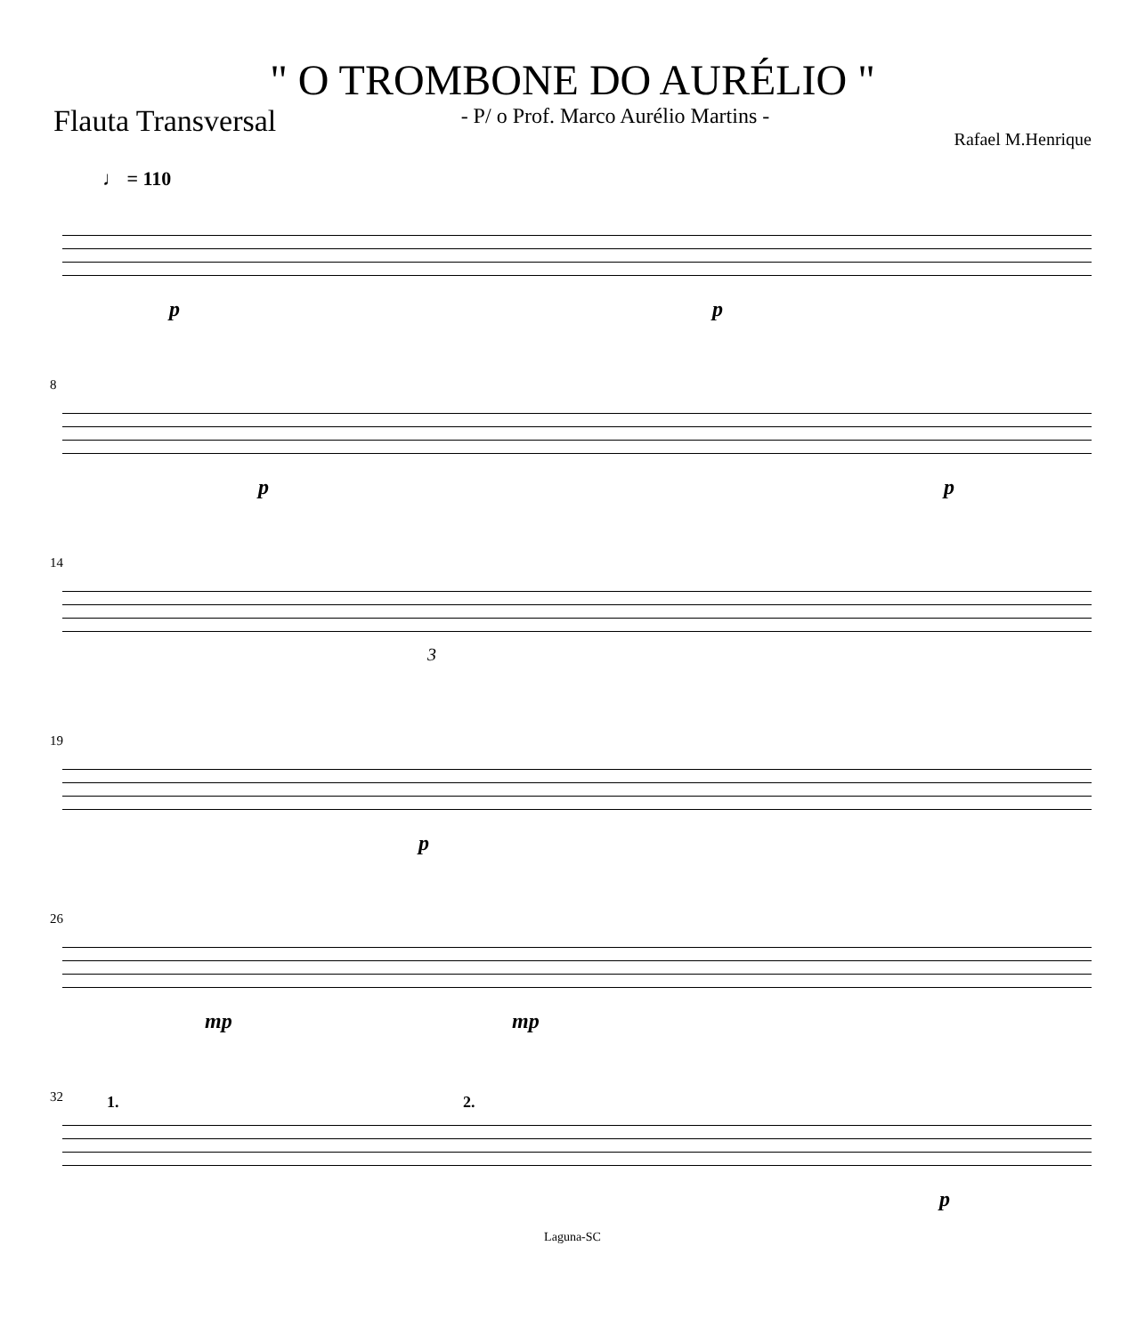" O TROMBONE DO AURÉLIO "
Flauta Transversal - P/ o Prof. Marco Aurélio Martins - Rafael M.Henrique
♩ = 110
p p
8
p p
14
3
19
p
26
mp mp
32 1. 2.
p
Laguna-SC